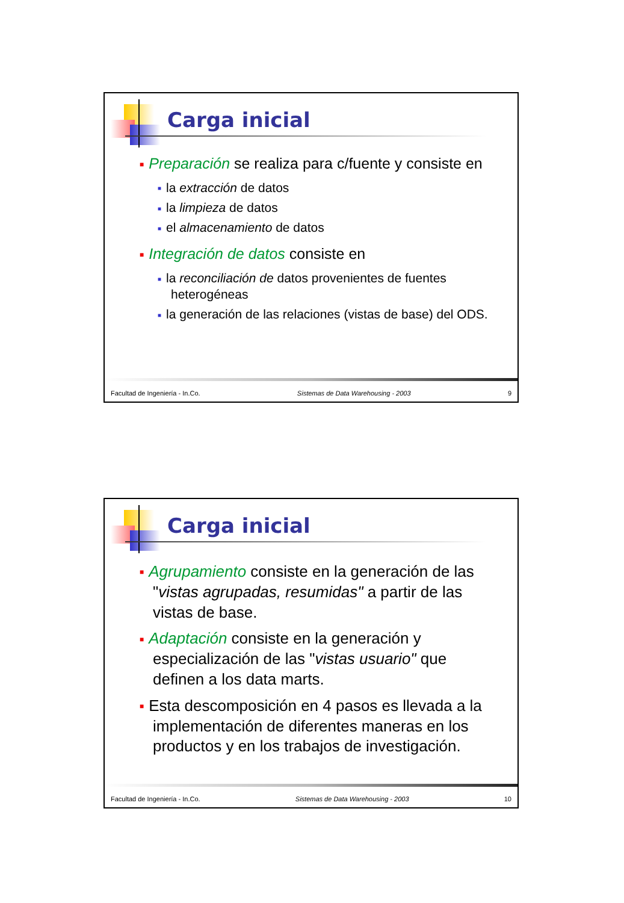Carga inicial
■ Preparación se realiza para c/fuente y consiste en
■ la extracción de datos
■ la limpieza de datos
■ el almacenamiento de datos
■ Integración de datos consiste en
■ la reconciliación de datos provenientes de fuentes heterogéneas
■ la generación de las relaciones (vistas de base) del ODS.
Facultad de Ingeniería - In.Co. Sistemas de Data Warehousing - 2003 9
Carga inicial
■ Agrupamiento consiste en la generación de las "vistas agrupadas, resumidas" a partir de las vistas de base.
■ Adaptación consiste en la generación y especialización de las "vistas usuario" que definen a los data marts.
■ Esta descomposición en 4 pasos es llevada a la implementación de diferentes maneras en los productos y en los trabajos de investigación.
Facultad de Ingeniería - In.Co. Sistemas de Data Warehousing - 2003 10